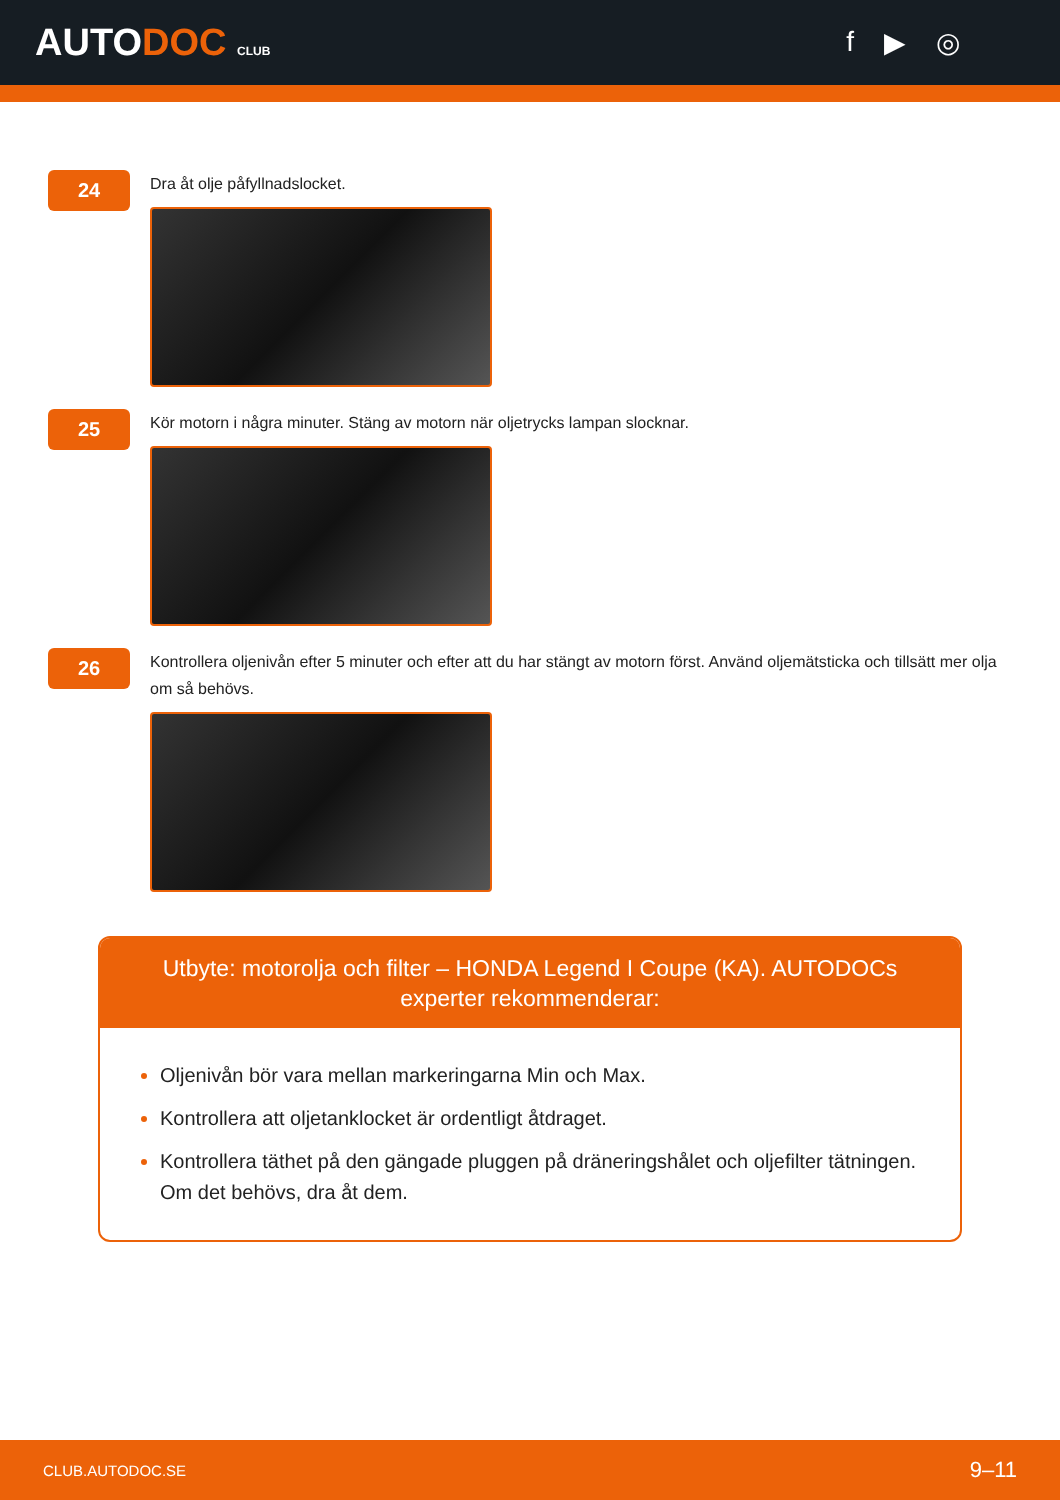AUTODOC CLUB
f ▶ ◎
24
Dra åt olje påfyllnadslocket.
25
Kör motorn i några minuter. Stäng av motorn när oljetrycks lampan slocknar.
26
Kontrollera oljenivån efter 5 minuter och efter att du har stängt av motorn först. Använd oljemätsticka och tillsätt mer olja om så behövs.
Utbyte: motorolja och filter – HONDA Legend I Coupe (KA). AUTODOCs experter rekommenderar:
Oljenivån bör vara mellan markeringarna Min och Max.
Kontrollera att oljetanklocket är ordentligt åtdraget.
Kontrollera täthet på den gängade pluggen på dräneringshålet och oljefilter tätningen. Om det behövs, dra åt dem.
CLUB.AUTODOC.SE 9–11